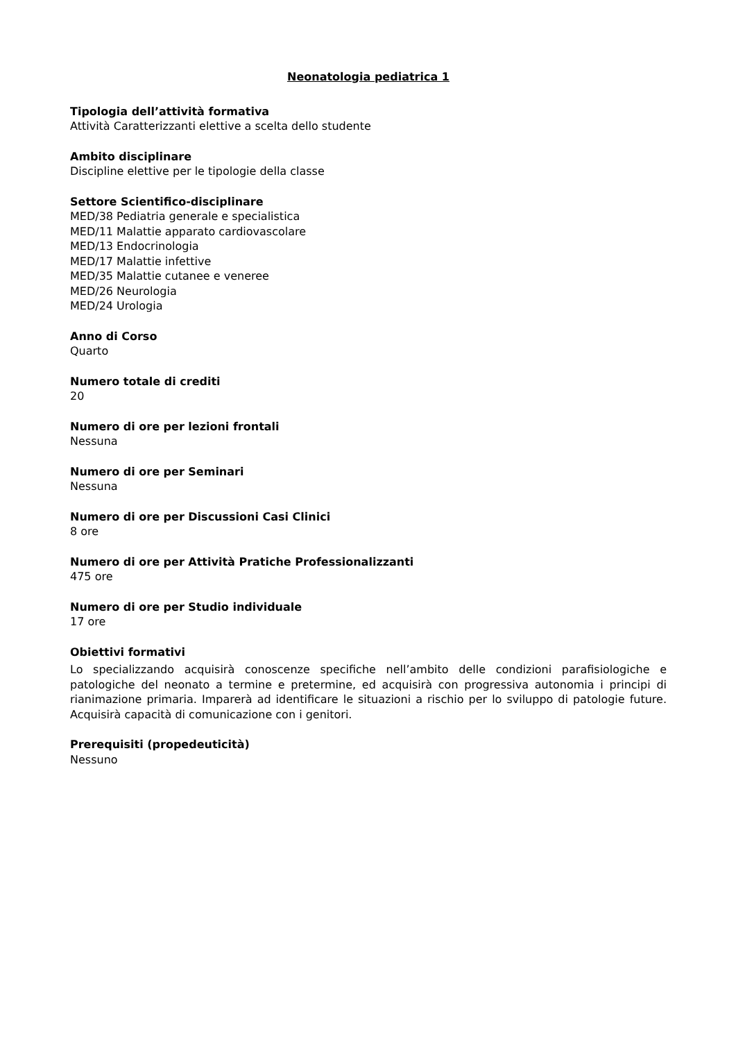Neonatologia pediatrica 1
Tipologia dell’attività formativa
Attività Caratterizzanti elettive a scelta dello studente
Ambito disciplinare
Discipline elettive per le tipologie della classe
Settore Scientifico-disciplinare
MED/38 Pediatria generale e specialistica
MED/11 Malattie apparato cardiovascolare
MED/13 Endocrinologia
MED/17 Malattie infettive
MED/35 Malattie cutanee e veneree
MED/26 Neurologia
MED/24 Urologia
Anno di Corso
Quarto
Numero totale di crediti
20
Numero di ore per lezioni frontali
Nessuna
Numero di ore per Seminari
Nessuna
Numero di ore per Discussioni Casi Clinici
8 ore
Numero di ore per Attività Pratiche Professionalizzanti
475 ore
Numero di ore per Studio individuale
17 ore
Obiettivi formativi
Lo specializzando acquisirà conoscenze specifiche nell’ambito delle condizioni parafisiologiche e patologiche del neonato a termine e pretermine, ed acquisirà con progressiva autonomia i principi di rianimazione primaria. Imparerà ad identificare le situazioni a rischio per lo sviluppo di patologie future. Acquisirà capacità di comunicazione con i genitori.
Prerequisiti (propedeuticità)
Nessuno